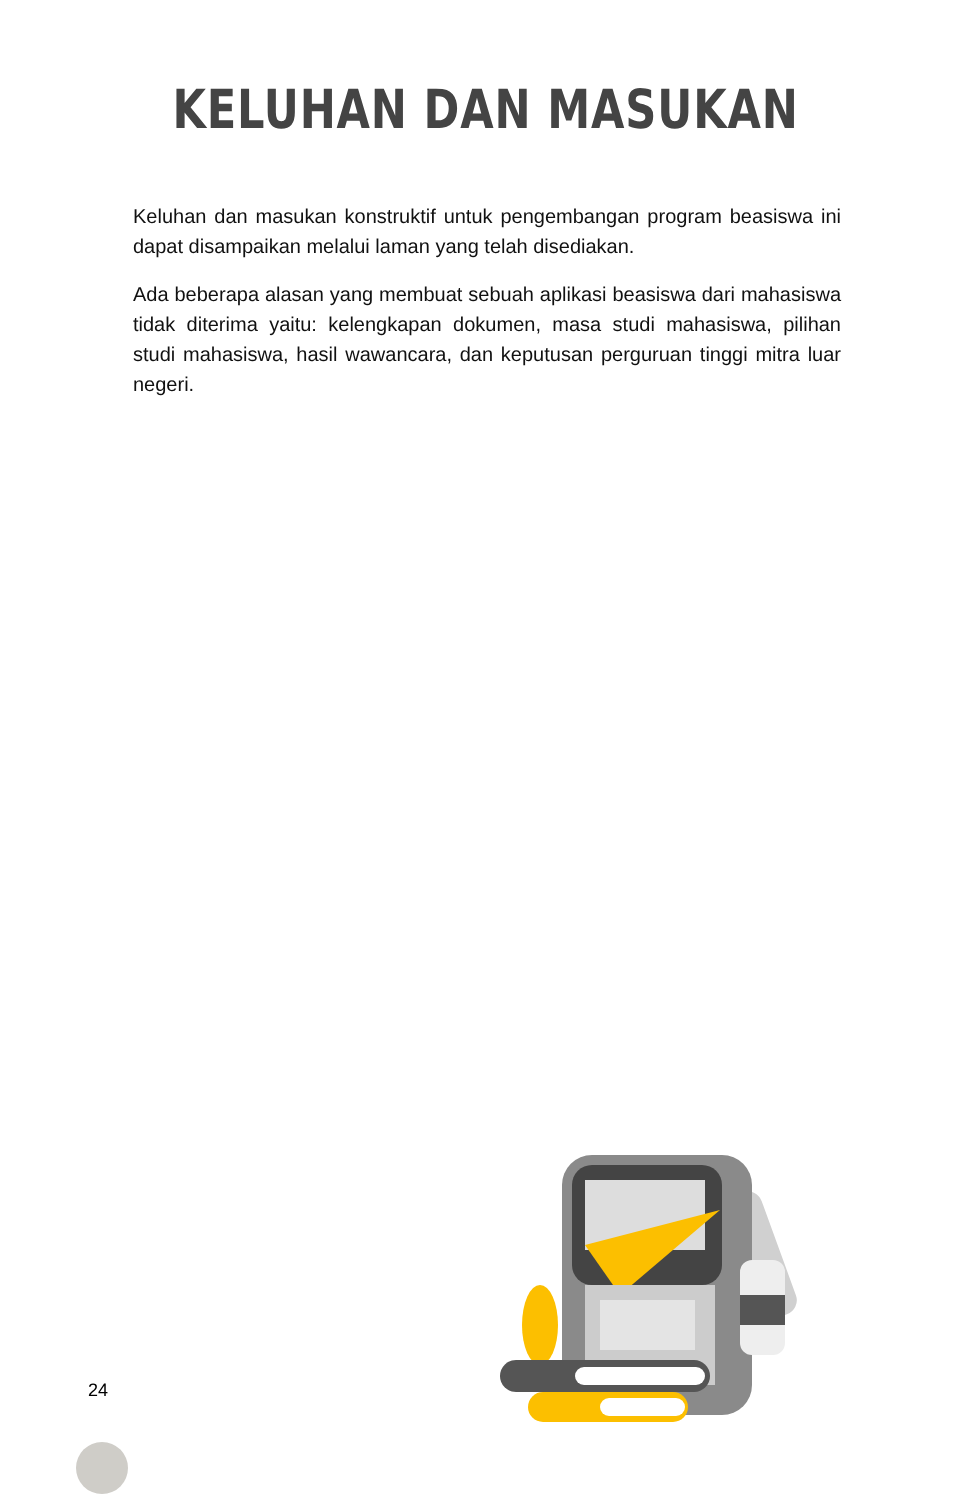KELUHAN DAN MASUKAN
Keluhan dan masukan konstruktif untuk pengembangan program beasiswa ini dapat disampaikan melalui laman yang telah disediakan.
Ada beberapa alasan yang membuat sebuah aplikasi beasiswa dari mahasiswa tidak diterima yaitu: kelengkapan dokumen, masa studi mahasiswa, pilihan studi mahasiswa, hasil wawancara, dan keputusan perguruan tinggi mitra luar negeri.
24